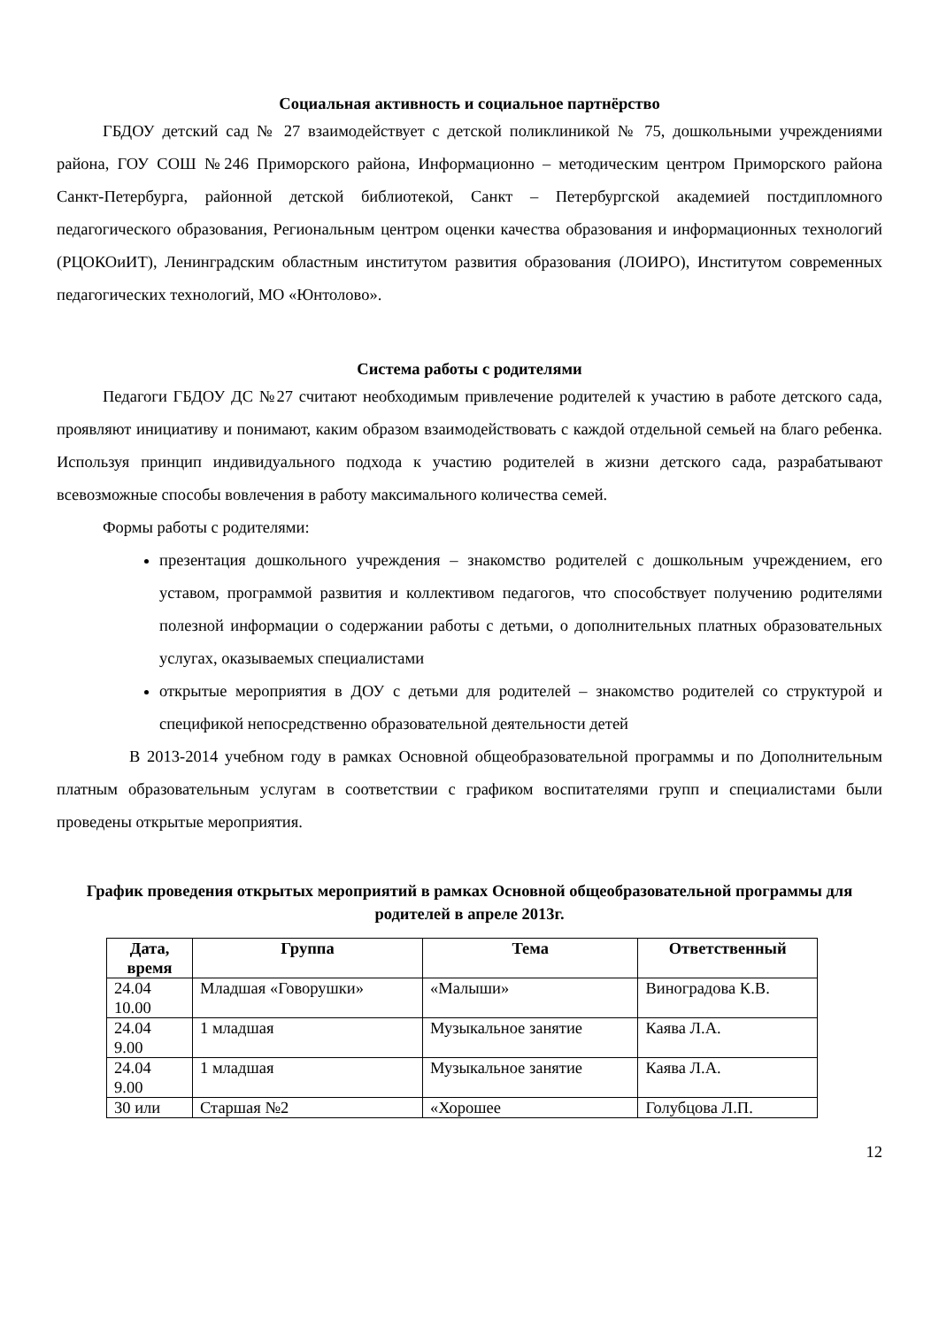Социальная активность и социальное партнёрство
ГБДОУ детский сад № 27 взаимодействует с детской поликлиникой № 75, дошкольными учреждениями района, ГОУ СОШ №246 Приморского района, Информационно – методическим центром Приморского района Санкт-Петербурга, районной детской библиотекой, Санкт – Петербургской академией постдипломного педагогического образования, Региональным центром оценки качества образования и информационных технологий (РЦОКОиИТ), Ленинградским областным институтом развития образования (ЛОИРО), Институтом современных педагогических технологий, МО «Юнтолово».
Система работы с родителями
Педагоги ГБДОУ ДС №27 считают необходимым привлечение родителей к участию в работе детского сада, проявляют инициативу и понимают, каким образом взаимодействовать с каждой отдельной семьей на благо ребенка. Используя принцип индивидуального подхода к участию родителей в жизни детского сада, разрабатывают всевозможные способы вовлечения в работу максимального количества семей.
Формы работы с родителями:
презентация дошкольного учреждения – знакомство родителей с дошкольным учреждением, его уставом, программой развития и коллективом педагогов, что способствует получению родителями полезной информации о содержании работы с детьми, о дополнительных платных образовательных услугах, оказываемых специалистами
открытые мероприятия в ДОУ с детьми для родителей – знакомство родителей со структурой и спецификой непосредственно образовательной деятельности детей
В 2013-2014 учебном году в рамках Основной общеобразовательной программы и по Дополнительным платным образовательным услугам в соответствии с графиком воспитателями групп и специалистами были проведены открытые мероприятия.
График проведения открытых мероприятий в рамках Основной общеобразовательной программы для родителей в апреле 2013г.
| Дата, время | Группа | Тема | Ответственный |
| --- | --- | --- | --- |
| 24.04 10.00 | Младшая «Говорушки» | «Малыши» | Виноградова К.В. |
| 24.04 9.00 | 1 младшая | Музыкальное занятие | Каява Л.А. |
| 24.04 9.00 | 1 младшая | Музыкальное занятие | Каява Л.А. |
| 30 или | Старшая №2 | «Хорошее | Голубцова Л.П. |
12